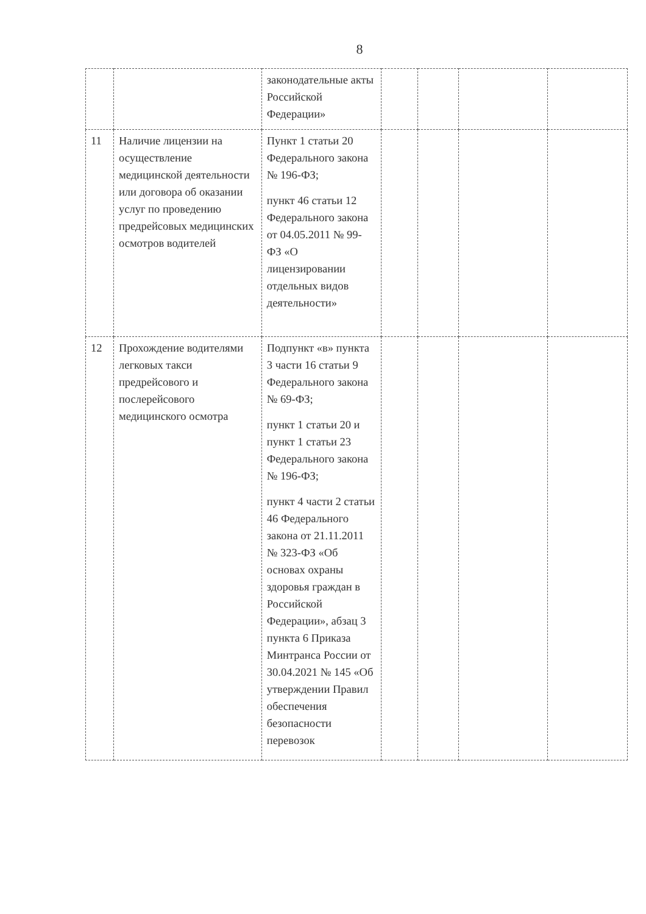8
| | | законодательные акты Российской Федерации» | | | | |
| 11 | Наличие лицензии на осуществление медицинской деятельности или договора об оказании услуг по проведению предрейсовых медицинских осмотров водителей | Пункт 1 статьи 20 Федерального закона № 196-ФЗ; пункт 46 статьи 12 Федерального закона от 04.05.2011 № 99-ФЗ «О лицензировании отдельных видов деятельности» | | | | |
| 12 | Прохождение водителями легковых такси предрейсового и послерейсового медицинского осмотра | Подпункт «в» пункта 3 части 16 статьи 9 Федерального закона № 69-ФЗ; пункт 1 статьи 20 и пункт 1 статьи 23 Федерального закона № 196-ФЗ; пункт 4 части 2 статьи 46 Федерального закона от 21.11.2011 № 323-ФЗ «Об основах охраны здоровья граждан в Российской Федерации», абзац 3 пункта 6 Приказа Минтранса России от 30.04.2021 № 145 «Об утверждении Правил обеспечения безопасности перевозок | | | | |